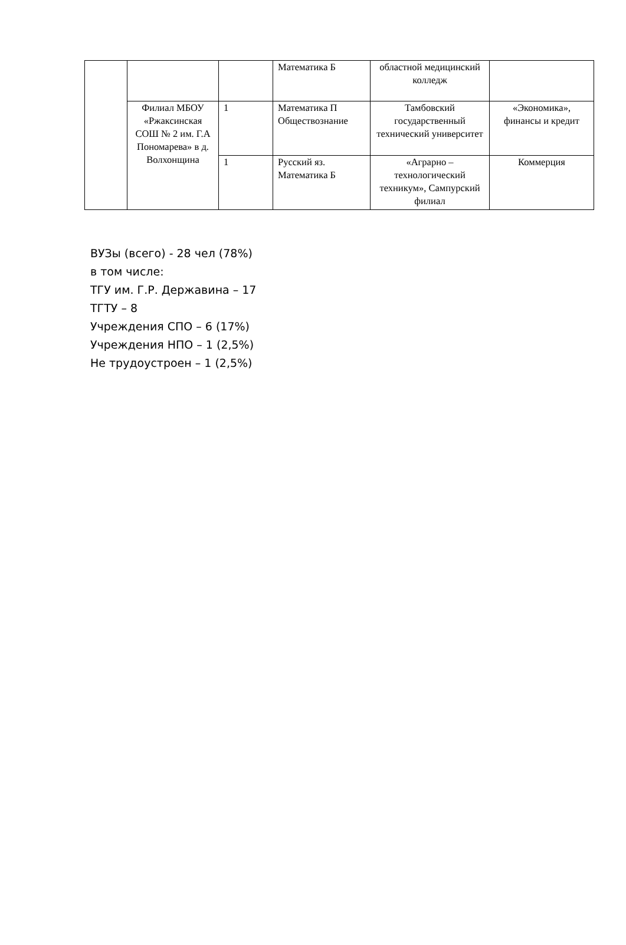| | | | Математика Б | областной медицинский колледж | |
| | Филиал МБОУ «Ржаксинская СОШ № 2 им. Г.А Пономарева» в д. Волхонщина | 1 | Математика П Обществознание | Тамбовский государственный технический университет | «Экономика», финансы и кредит |
| | | 1 | Русский яз. Математика Б | «Аграрно – технологический техникум», Сампурский филиал | Коммерция |
ВУЗы (всего) - 28 чел (78%)
в том числе:
ТГУ им. Г.Р. Державина – 17
ТГТУ – 8
Учреждения СПО – 6 (17%)
Учреждения НПО – 1 (2,5%)
Не трудоустроен – 1 (2,5%)